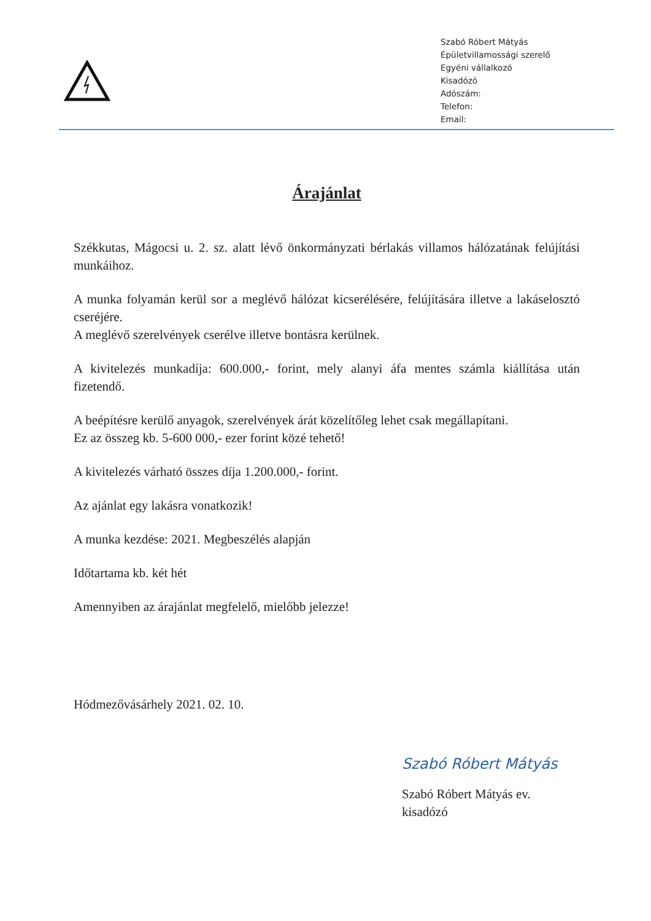Szabó Róbert Mátyás
Épületvillamossági szerelő
Egyéni vállalkozó
Kisadózó
Adószám:
Telefon:
Email:
Árajánlat
Székkutas, Mágocsi u. 2. sz. alatt lévő önkormányzati bérlakás villamos hálózatának felújítási munkáihoz.
A munka folyamán kerül sor a meglévő hálózat kicserélésére, felújítására illetve a lakáselosztó cseréjére.
A meglévő szerelvények cserélve illetve bontásra kerülnek.
A kivitelezés munkadíja: 600.000,- forint, mely alanyi áfa mentes számla kiállítása után fizetendő.
A beépítésre kerülő anyagok, szerelvények árát közelítőleg lehet csak megállapítani.
Ez az összeg kb. 5-600 000,- ezer forint közé tehető!
A kivitelezés várható összes díja 1.200.000,- forint.
Az ajánlat egy lakásra vonatkozik!
A munka kezdése: 2021. Megbeszélés alapján
Időtartama kb. két hét
Amennyiben az árajánlat megfelelő, mielőbb jelezze!
Hódmezővásárhely 2021. 02. 10.
Szabó Róbert Mátyás
Szabó Róbert Mátyás ev.
kisadózó